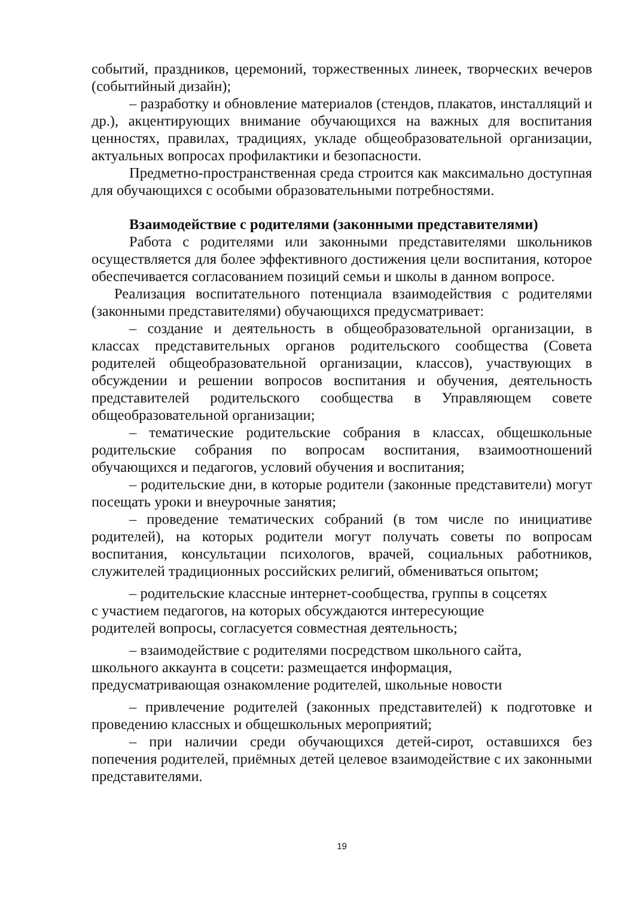событий, праздников, церемоний, торжественных линеек, творческих вечеров (событийный дизайн);
– разработку и обновление материалов (стендов, плакатов, инсталляций и др.), акцентирующих внимание обучающихся на важных для воспитания ценностях, правилах, традициях, укладе общеобразовательной организации, актуальных вопросах профилактики и безопасности.
Предметно-пространственная среда строится как максимально доступная для обучающихся с особыми образовательными потребностями.
Взаимодействие с родителями (законными представителями)
Работа с родителями или законными представителями школьников осуществляется для более эффективного достижения цели воспитания, которое обеспечивается согласованием позиций семьи и школы в данном вопросе.
Реализация воспитательного потенциала взаимодействия с родителями (законными представителями) обучающихся предусматривает:
– создание и деятельность в общеобразовательной организации, в классах представительных органов родительского сообщества (Совета родителей общеобразовательной организации, классов), участвующих в обсуждении и решении вопросов воспитания и обучения, деятельность представителей родительского сообщества в Управляющем совете общеобразовательной организации;
– тематические родительские собрания в классах, общешкольные родительские собрания по вопросам воспитания, взаимоотношений обучающихся и педагогов, условий обучения и воспитания;
– родительские дни, в которые родители (законные представители) могут посещать уроки и внеурочные занятия;
– проведение тематических собраний (в том числе по инициативе родителей), на которых родители могут получать советы по вопросам воспитания, консультации психологов, врачей, социальных работников, служителей традиционных российских религий, обмениваться опытом;
– родительские классные интернет-сообщества, группы в соцсетях с участием педагогов, на которых обсуждаются интересующие родителей вопросы, согласуется совместная деятельность;
– взаимодействие с родителями посредством школьного сайта, школьного аккаунта в соцсети: размещается информация, предусматривающая ознакомление родителей, школьные новости
– привлечение родителей (законных представителей) к подготовке и проведению классных и общешкольных мероприятий;
– при наличии среди обучающихся детей-сирот, оставшихся без попечения родителей, приёмных детей целевое взаимодействие с их законными представителями.
19